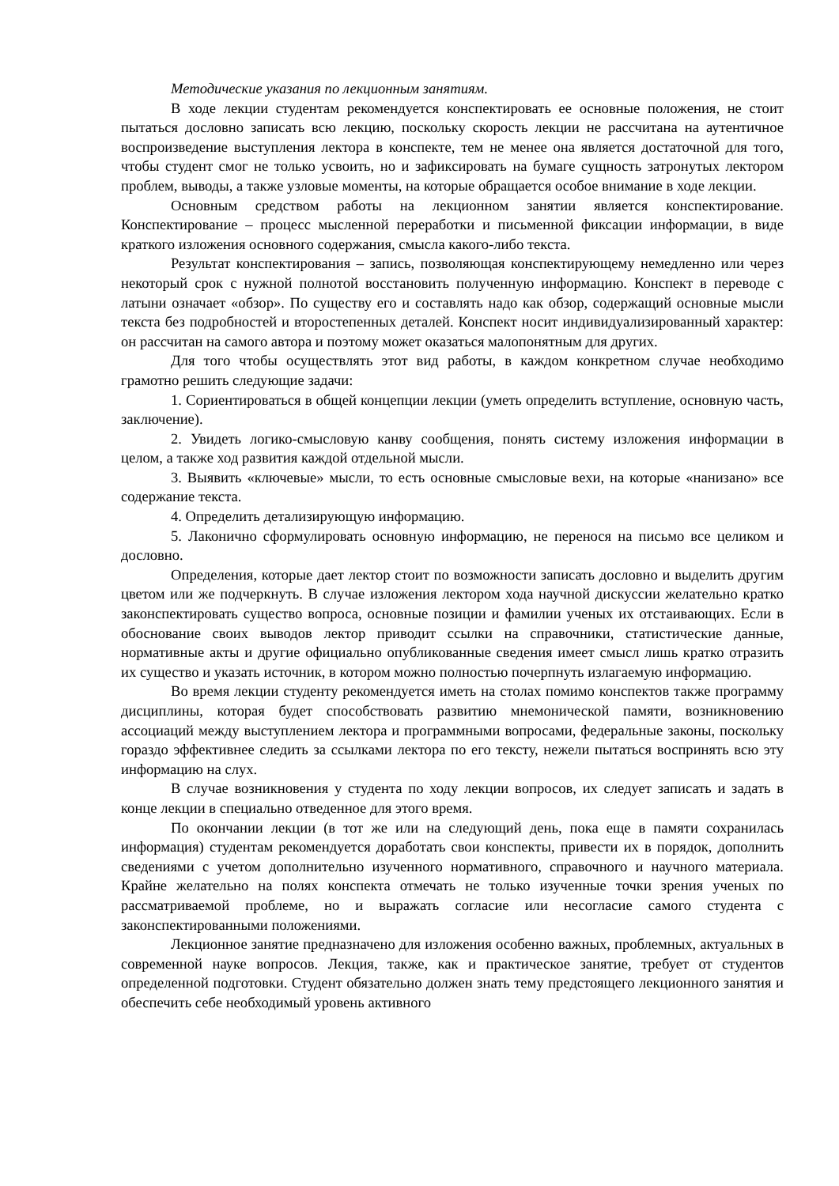Методические указания по лекционным занятиям.
В ходе лекции студентам рекомендуется конспектировать ее основные положения, не стоит пытаться дословно записать всю лекцию, поскольку скорость лекции не рассчитана на аутентичное воспроизведение выступления лектора в конспекте, тем не менее она является достаточной для того, чтобы студент смог не только усвоить, но и зафиксировать на бумаге сущность затронутых лектором проблем, выводы, а также узловые моменты, на которые обращается особое внимание в ходе лекции.
Основным средством работы на лекционном занятии является конспектирование. Конспектирование – процесс мысленной переработки и письменной фиксации информации, в виде краткого изложения основного содержания, смысла какого-либо текста.
Результат конспектирования – запись, позволяющая конспектирующему немедленно или через некоторый срок с нужной полнотой восстановить полученную информацию. Конспект в переводе с латыни означает «обзор». По существу его и составлять надо как обзор, содержащий основные мысли текста без подробностей и второстепенных деталей. Конспект носит индивидуализированный характер: он рассчитан на самого автора и поэтому может оказаться малопонятным для других.
Для того чтобы осуществлять этот вид работы, в каждом конкретном случае необходимо грамотно решить следующие задачи:
1. Сориентироваться в общей концепции лекции (уметь определить вступление, основную часть, заключение).
2. Увидеть логико-смысловую канву сообщения, понять систему изложения информации в целом, а также ход развития каждой отдельной мысли.
3. Выявить «ключевые» мысли, то есть основные смысловые вехи, на которые «нанизано» все содержание текста.
4. Определить детализирующую информацию.
5. Лаконично сформулировать основную информацию, не перенося на письмо все целиком и дословно.
Определения, которые дает лектор стоит по возможности записать дословно и выделить другим цветом или же подчеркнуть. В случае изложения лектором хода научной дискуссии желательно кратко законспектировать существо вопроса, основные позиции и фамилии ученых их отстаивающих. Если в обоснование своих выводов лектор приводит ссылки на справочники, статистические данные, нормативные акты и другие официально опубликованные сведения имеет смысл лишь кратко отразить их существо и указать источник, в котором можно полностью почерпнуть излагаемую информацию.
Во время лекции студенту рекомендуется иметь на столах помимо конспектов также программу дисциплины, которая будет способствовать развитию мнемонической памяти, возникновению ассоциаций между выступлением лектора и программными вопросами, федеральные законы, поскольку гораздо эффективнее следить за ссылками лектора по его тексту, нежели пытаться воспринять всю эту информацию на слух.
В случае возникновения у студента по ходу лекции вопросов, их следует записать и задать в конце лекции в специально отведенное для этого время.
По окончании лекции (в тот же или на следующий день, пока еще в памяти сохранилась информация) студентам рекомендуется доработать свои конспекты, привести их в порядок, дополнить сведениями с учетом дополнительно изученного нормативного, справочного и научного материала. Крайне желательно на полях конспекта отмечать не только изученные точки зрения ученых по рассматриваемой проблеме, но и выражать согласие или несогласие самого студента с законспектированными положениями.
Лекционное занятие предназначено для изложения особенно важных, проблемных, актуальных в современной науке вопросов. Лекция, также, как и практическое занятие, требует от студентов определенной подготовки. Студент обязательно должен знать тему предстоящего лекционного занятия и обеспечить себе необходимый уровень активного